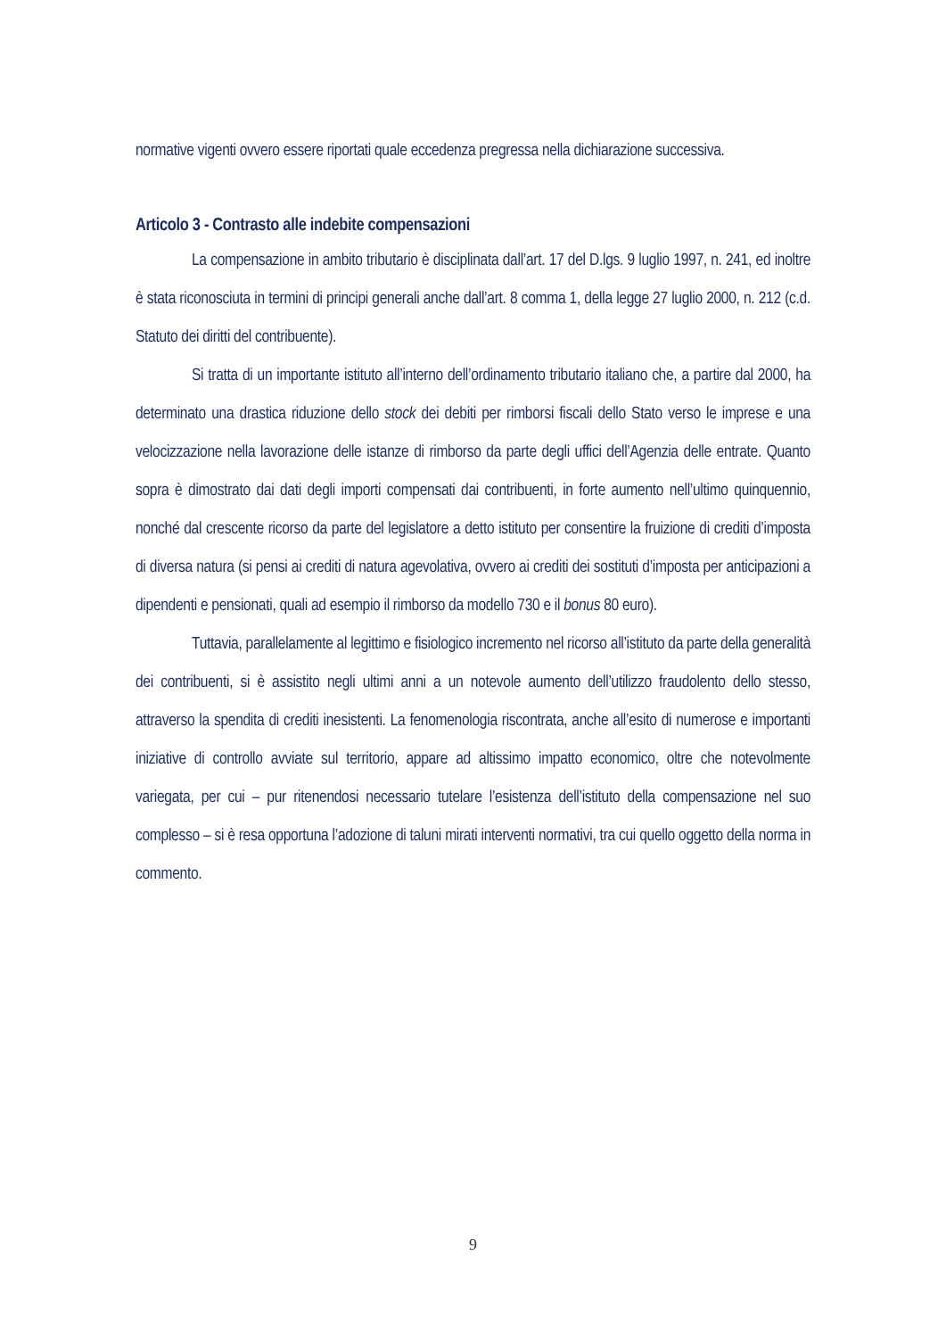normative vigenti ovvero essere riportati quale eccedenza pregressa nella dichiarazione successiva.
Articolo 3 - Contrasto alle indebite compensazioni
La compensazione in ambito tributario è disciplinata dall’art. 17 del D.lgs. 9 luglio 1997, n. 241, ed inoltre è stata riconosciuta in termini di principi generali anche dall’art. 8 comma 1, della legge 27 luglio 2000, n. 212 (c.d. Statuto dei diritti del contribuente).
Si tratta di un importante istituto all’interno dell’ordinamento tributario italiano che, a partire dal 2000, ha determinato una drastica riduzione dello stock dei debiti per rimborsi fiscali dello Stato verso le imprese e una velocizzazione nella lavorazione delle istanze di rimborso da parte degli uffici dell’Agenzia delle entrate. Quanto sopra è dimostrato dai dati degli importi compensati dai contribuenti, in forte aumento nell’ultimo quinquennio, nonché dal crescente ricorso da parte del legislatore a detto istituto per consentire la fruizione di crediti d’imposta di diversa natura (si pensi ai crediti di natura agevolativa, ovvero ai crediti dei sostituti d’imposta per anticipazioni a dipendenti e pensionati, quali ad esempio il rimborso da modello 730 e il bonus 80 euro).
Tuttavia, parallelamente al legittimo e fisiologico incremento nel ricorso all’istituto da parte della generalità dei contribuenti, si è assistito negli ultimi anni a un notevole aumento dell’utilizzo fraudolento dello stesso, attraverso la spendita di crediti inesistenti. La fenomenologia riscontrata, anche all’esito di numerose e importanti iniziative di controllo avviate sul territorio, appare ad altissimo impatto economico, oltre che notevolmente variegata, per cui – pur ritenendosi necessario tutelare l’esistenza dell’istituto della compensazione nel suo complesso – si è resa opportuna l’adozione di taluni mirati interventi normativi, tra cui quello oggetto della norma in commento.
9